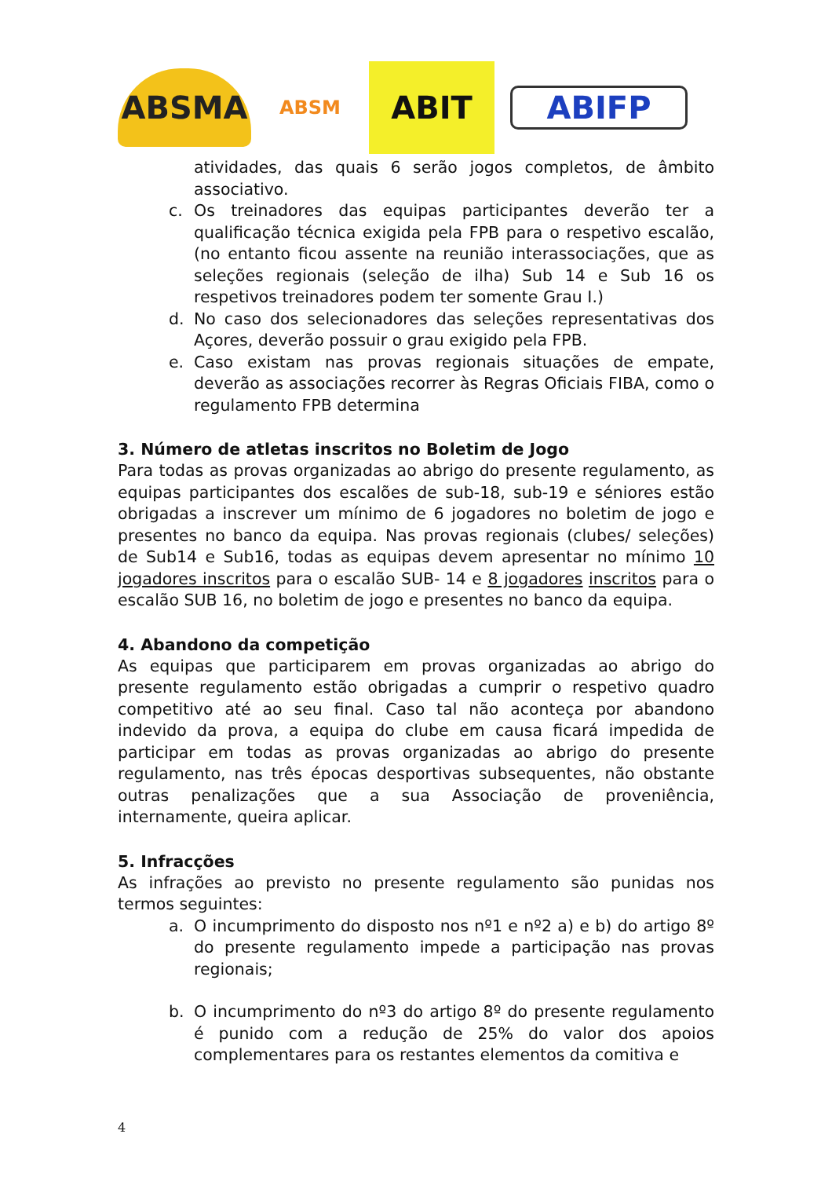ABSMA
ABSM
ABIT
ABIFP
atividades, das quais 6 serão jogos completos, de âmbito associativo.
c. Os treinadores das equipas participantes deverão ter a qualificação técnica exigida pela FPB para o respetivo escalão, (no entanto ficou assente na reunião interassociações, que as seleções regionais (seleção de ilha) Sub 14 e Sub 16 os respetivos treinadores podem ter somente Grau I.)
d. No caso dos selecionadores das seleções representativas dos Açores, deverão possuir o grau exigido pela FPB.
e. Caso existam nas provas regionais situações de empate, deverão as associações recorrer às Regras Oficiais FIBA, como o regulamento FPB determina
3. Número de atletas inscritos no Boletim de Jogo
Para todas as provas organizadas ao abrigo do presente regulamento, as equipas participantes dos escalões de sub-18, sub-19 e séniores estão obrigadas a inscrever um mínimo de 6 jogadores no boletim de jogo e presentes no banco da equipa. Nas provas regionais (clubes/ seleções) de Sub14 e Sub16, todas as equipas devem apresentar no mínimo 10 jogadores inscritos para o escalão SUB- 14 e 8 jogadores inscritos para o escalão SUB 16, no boletim de jogo e presentes no banco da equipa.
4. Abandono da competição
As equipas que participarem em provas organizadas ao abrigo do presente regulamento estão obrigadas a cumprir o respetivo quadro competitivo até ao seu final. Caso tal não aconteça por abandono indevido da prova, a equipa do clube em causa ficará impedida de participar em todas as provas organizadas ao abrigo do presente regulamento, nas três épocas desportivas subsequentes, não obstante outras penalizações que a sua Associação de proveniência, internamente, queira aplicar.
5. Infracções
As infrações ao previsto no presente regulamento são punidas nos termos seguintes:
a. O incumprimento do disposto nos nº1 e nº2 a) e b) do artigo 8º do presente regulamento impede a participação nas provas regionais;
b. O incumprimento do nº3 do artigo 8º do presente regulamento é punido com a redução de 25% do valor dos apoios complementares para os restantes elementos da comitiva e
4